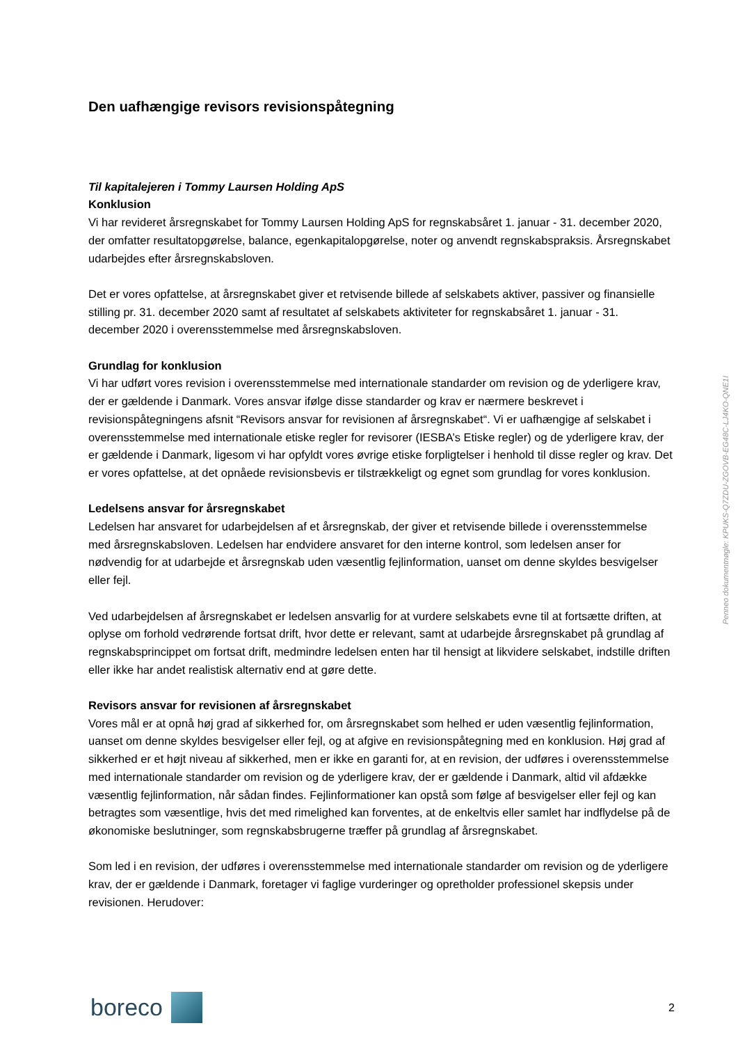Den uafhængige revisors revisionspåtegning
Til kapitalejeren i Tommy Laursen Holding ApS
Konklusion
Vi har revideret årsregnskabet for Tommy Laursen Holding ApS for regnskabsåret 1. januar - 31. december 2020, der omfatter resultatopgørelse, balance, egenkapitalopgørelse, noter og anvendt regnskabspraksis. Årsregnskabet udarbejdes efter årsregnskabsloven.
Det er vores opfattelse, at årsregnskabet giver et retvisende billede af selskabets aktiver, passiver og finansielle stilling pr. 31. december 2020 samt af resultatet af selskabets aktiviteter for regnskabsåret 1. januar - 31. december 2020 i overensstemmelse med årsregnskabsloven.
Grundlag for konklusion
Vi har udført vores revision i overensstemmelse med internationale standarder om revision og de yderligere krav, der er gældende i Danmark. Vores ansvar ifølge disse standarder og krav er nærmere beskrevet i revisionspåtegningens afsnit “Revisors ansvar for revisionen af årsregnskabet“. Vi er uafhængige af selskabet i overensstemmelse med internationale etiske regler for revisorer (IESBA’s Etiske regler) og de yderligere krav, der er gældende i Danmark, ligesom vi har opfyldt vores øvrige etiske forpligtelser i henhold til disse regler og krav. Det er vores opfattelse, at det opnåede revisionsbevis er tilstrækkeligt og egnet som grundlag for vores konklusion.
Ledelsens ansvar for årsregnskabet
Ledelsen har ansvaret for udarbejdelsen af et årsregnskab, der giver et retvisende billede i overensstemmelse med årsregnskabsloven. Ledelsen har endvidere ansvaret for den interne kontrol, som ledelsen anser for nødvendig for at udarbejde et årsregnskab uden væsentlig fejlinformation, uanset om denne skyldes besvigelser eller fejl.
Ved udarbejdelsen af årsregnskabet er ledelsen ansvarlig for at vurdere selskabets evne til at fortsætte driften, at oplyse om forhold vedrørende fortsat drift, hvor dette er relevant, samt at udarbejde årsregnskabet på grundlag af regnskabsprincippet om fortsat drift, medmindre ledelsen enten har til hensigt at likvidere selskabet, indstille driften eller ikke har andet realistisk alternativ end at gøre dette.
Revisors ansvar for revisionen af årsregnskabet
Vores mål er at opnå høj grad af sikkerhed for, om årsregnskabet som helhed er uden væsentlig fejlinformation, uanset om denne skyldes besvigelser eller fejl, og at afgive en revisionspåtegning med en konklusion. Høj grad af sikkerhed er et højt niveau af sikkerhed, men er ikke en garanti for, at en revision, der udføres i overensstemmelse med internationale standarder om revision og de yderligere krav, der er gældende i Danmark, altid vil afdække væsentlig fejlinformation, når sådan findes. Fejlinformationer kan opstå som følge af besvigelser eller fejl og kan betragtes som væsentlige, hvis det med rimelighed kan forventes, at de enkeltvis eller samlet har indflydelse på de økonomiske beslutninger, som regnskabsbrugerne træffer på grundlag af årsregnskabet.
Som led i en revision, der udføres i overensstemmelse med internationale standarder om revision og de yderligere krav, der er gældende i Danmark, foretager vi faglige vurderinger og opretholder professionel skepsis under revisionen. Herudover:
Penneo dokumentnøgle: KPUKS-Q7ZDU-ZGOVB-EG48C-LJ4KO-QNE1I
boreco
2